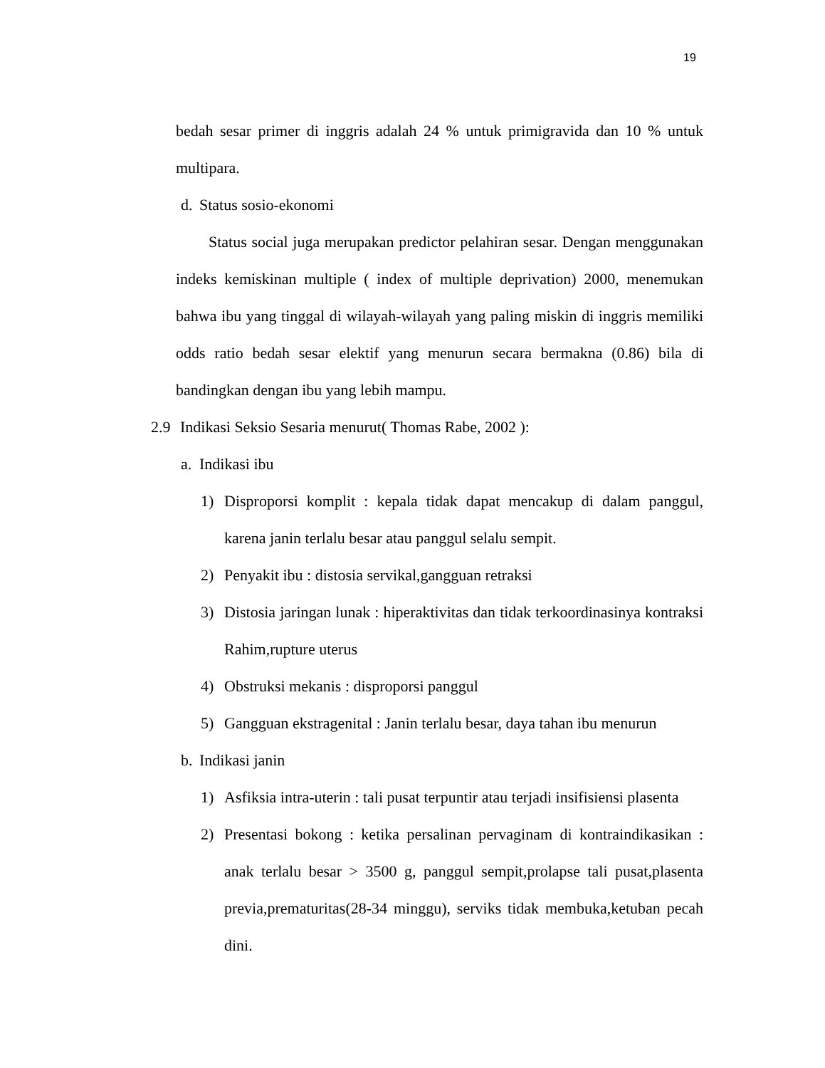19
bedah sesar primer di inggris adalah 24 % untuk primigravida dan 10 % untuk multipara.
d. Status sosio-ekonomi
Status social juga merupakan predictor pelahiran sesar. Dengan menggunakan indeks kemiskinan multiple ( index of multiple deprivation) 2000, menemukan bahwa ibu yang tinggal di wilayah-wilayah yang paling miskin di inggris memiliki odds ratio bedah sesar elektif yang menurun secara bermakna (0.86) bila di bandingkan dengan ibu yang lebih mampu.
2.9 Indikasi Seksio Sesaria menurut( Thomas Rabe, 2002 ):
a. Indikasi ibu
1) Disproporsi komplit : kepala tidak dapat mencakup di dalam panggul, karena janin terlalu besar atau panggul selalu sempit.
2) Penyakit ibu : distosia servikal,gangguan retraksi
3) Distosia jaringan lunak : hiperaktivitas dan tidak terkoordinasinya kontraksi Rahim,rupture uterus
4) Obstruksi mekanis : disproporsi panggul
5) Gangguan ekstragenital : Janin terlalu besar, daya tahan ibu menurun
b. Indikasi janin
1) Asfiksia intra-uterin : tali pusat terpuntir atau terjadi insifisiensi plasenta
2) Presentasi bokong : ketika persalinan pervaginam di kontraindikasikan : anak terlalu besar > 3500 g, panggul sempit,prolapse tali pusat,plasenta previa,prematuritas(28-34 minggu), serviks tidak membuka,ketuban pecah dini.